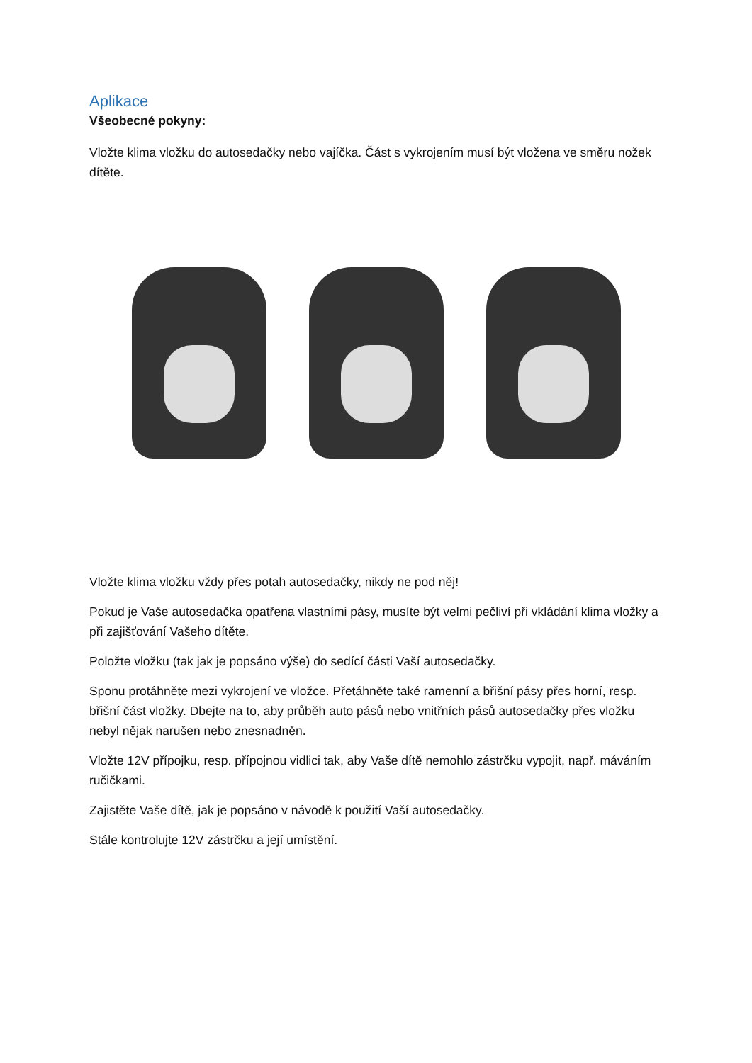Aplikace
Všeobecné pokyny:
Vložte klima vložku do autosedačky nebo vajíčka. Část s vykrojením musí být vložena ve směru nožek dítěte.
Vložte klima vložku vždy přes potah autosedačky, nikdy ne pod něj!
Pokud je Vaše autosedačka opatřena vlastními pásy, musíte být velmi pečliví při vkládání klima vložky a při zajišťování Vašeho dítěte.
Položte vložku (tak jak je popsáno výše) do sedící části Vaší autosedačky.
Sponu protáhněte mezi vykrojení ve vložce. Přetáhněte také ramenní a břišní pásy přes horní, resp. břišní část vložky. Dbejte na to, aby průběh auto pásů nebo vnitřních pásů autosedačky přes vložku nebyl nějak narušen nebo znesnadněn.
Vložte 12V přípojku, resp. přípojnou vidlici tak, aby Vaše dítě nemohlo zástrčku vypojit, např. máváním ručičkami.
Zajistěte Vaše dítě, jak je popsáno v návodě k použití Vaší autosedačky.
Stále kontrolujte 12V zástrčku a její umístění.